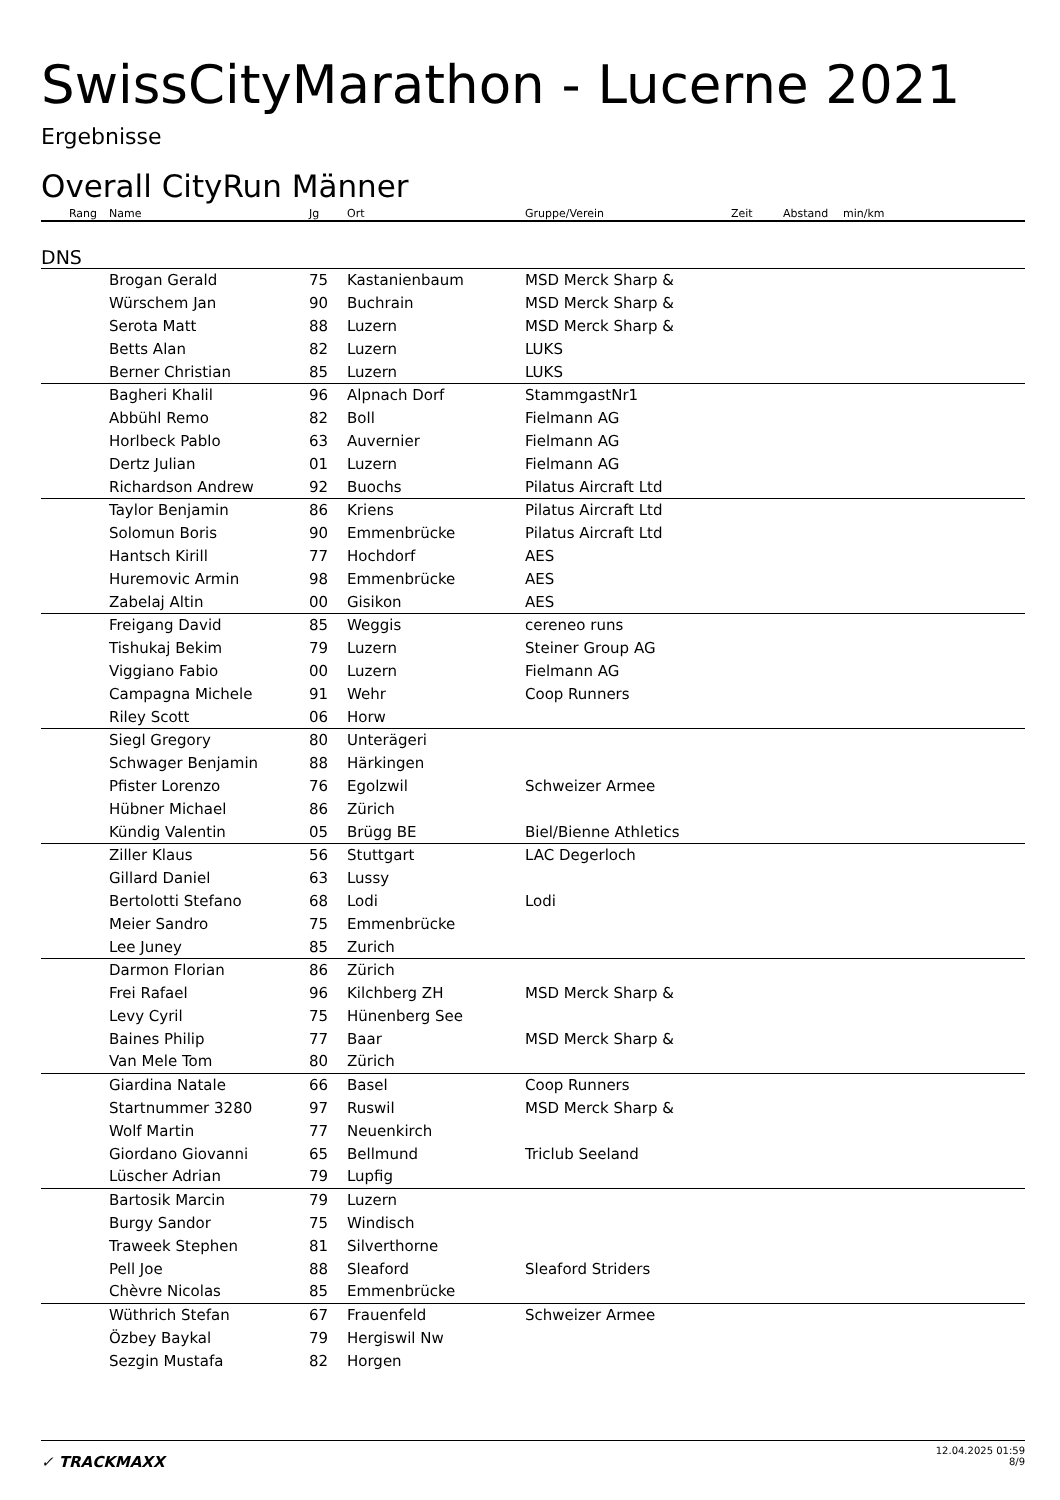SwissCityMarathon - Lucerne 2021
Ergebnisse
Overall CityRun Männer
| Rang | Name | Jg | Ort | Gruppe/Verein | Zeit | Abstand | min/km |
| --- | --- | --- | --- | --- | --- | --- | --- |
| DNS | | | | | | | |
| | Brogan Gerald | 75 | Kastanienbaum | MSD Merck Sharp & | | | |
| | Würschem Jan | 90 | Buchrain | MSD Merck Sharp & | | | |
| | Serota Matt | 88 | Luzern | MSD Merck Sharp & | | | |
| | Betts Alan | 82 | Luzern | LUKS | | | |
| | Berner Christian | 85 | Luzern | LUKS | | | |
| | Bagheri Khalil | 96 | Alpnach Dorf | StammgastNr1 | | | |
| | Abbühl Remo | 82 | Boll | Fielmann AG | | | |
| | Horlbeck Pablo | 63 | Auvernier | Fielmann AG | | | |
| | Dertz Julian | 01 | Luzern | Fielmann AG | | | |
| | Richardson Andrew | 92 | Buochs | Pilatus Aircraft Ltd | | | |
| | Taylor Benjamin | 86 | Kriens | Pilatus Aircraft Ltd | | | |
| | Solomun Boris | 90 | Emmenbrücke | Pilatus Aircraft Ltd | | | |
| | Hantsch Kirill | 77 | Hochdorf | AES | | | |
| | Huremovic Armin | 98 | Emmenbrücke | AES | | | |
| | Zabelaj Altin | 00 | Gisikon | AES | | | |
| | Freigang David | 85 | Weggis | cereneo runs | | | |
| | Tishukaj Bekim | 79 | Luzern | Steiner Group AG | | | |
| | Viggiano Fabio | 00 | Luzern | Fielmann AG | | | |
| | Campagna Michele | 91 | Wehr | Coop Runners | | | |
| | Riley Scott | 06 | Horw | | | | |
| | Siegl Gregory | 80 | Unterägeri | | | | |
| | Schwager Benjamin | 88 | Härkingen | | | | |
| | Pfister Lorenzo | 76 | Egolzwil | Schweizer Armee | | | |
| | Hübner Michael | 86 | Zürich | | | | |
| | Kündig Valentin | 05 | Brügg BE | Biel/Bienne Athletics | | | |
| | Ziller Klaus | 56 | Stuttgart | LAC Degerloch | | | |
| | Gillard Daniel | 63 | Lussy | | | | |
| | Bertolotti Stefano | 68 | Lodi | Lodi | | | |
| | Meier Sandro | 75 | Emmenbrücke | | | | |
| | Lee Juney | 85 | Zurich | | | | |
| | Darmon Florian | 86 | Zürich | | | | |
| | Frei Rafael | 96 | Kilchberg ZH | MSD Merck Sharp & | | | |
| | Levy Cyril | 75 | Hünenberg See | | | | |
| | Baines Philip | 77 | Baar | MSD Merck Sharp & | | | |
| | Van Mele Tom | 80 | Zürich | | | | |
| | Giardina Natale | 66 | Basel | Coop Runners | | | |
| | Startnummer 3280 | 97 | Ruswil | MSD Merck Sharp & | | | |
| | Wolf Martin | 77 | Neuenkirch | | | | |
| | Giordano Giovanni | 65 | Bellmund | Triclub Seeland | | | |
| | Lüscher Adrian | 79 | Lupfig | | | | |
| | Bartosik Marcin | 79 | Luzern | | | | |
| | Burgy Sandor | 75 | Windisch | | | | |
| | Traweek Stephen | 81 | Silverthorne | | | | |
| | Pell Joe | 88 | Sleaford | Sleaford Striders | | | |
| | Chèvre Nicolas | 85 | Emmenbrücke | | | | |
| | Wüthrich Stefan | 67 | Frauenfeld | Schweizer Armee | | | |
| | Özbey Baykal | 79 | Hergiswil Nw | | | | |
| | Sezgin Mustafa | 82 | Horgen | | | | |
✓ TRACKMAXX
12.04.2025 01:59
8/9